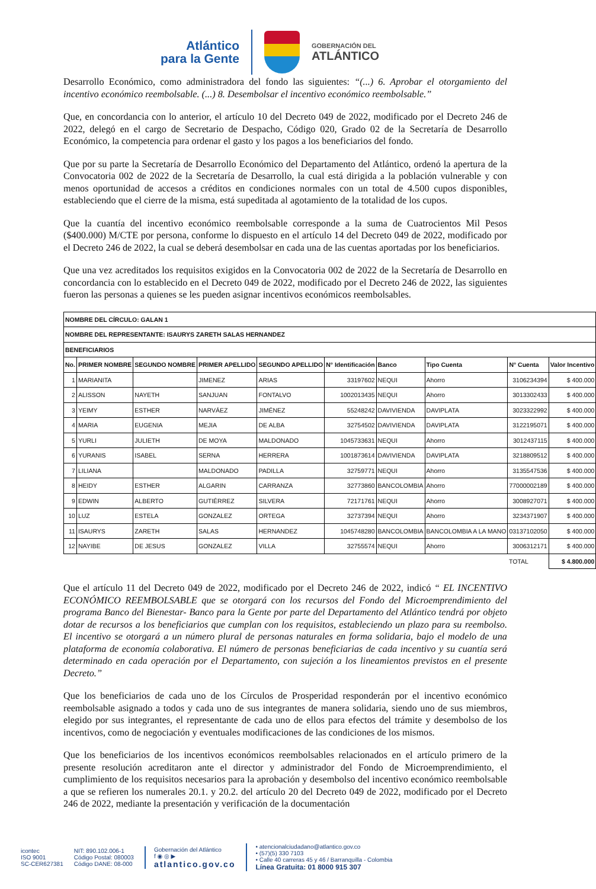Atlántico
para la Gente
GOBERNACIÓN DEL
ATLÁNTICO
Desarrollo Económico, como administradora del fondo las siguientes: “(...) 6. Aprobar el otorgamiento del incentivo económico reembolsable. (...) 8. Desembolsar el incentivo económico reembolsable.”
Que, en concordancia con lo anterior, el artículo 10 del Decreto 049 de 2022, modificado por el Decreto 246 de 2022, delegó en el cargo de Secretario de Despacho, Código 020, Grado 02 de la Secretaría de Desarrollo Económico, la competencia para ordenar el gasto y los pagos a los beneficiarios del fondo.
Que por su parte la Secretaría de Desarrollo Económico del Departamento del Atlántico, ordenó la apertura de la Convocatoria 002 de 2022 de la Secretaría de Desarrollo, la cual está dirigida a la población vulnerable y con menos oportunidad de accesos a créditos en condiciones normales con un total de 4.500 cupos disponibles, estableciendo que el cierre de la misma, está supeditada al agotamiento de la totalidad de los cupos.
Que la cuantía del incentivo económico reembolsable corresponde a la suma de Cuatrocientos Mil Pesos ($400.000) M/CTE por persona, conforme lo dispuesto en el artículo 14 del Decreto 049 de 2022, modificado por el Decreto 246 de 2022, la cual se deberá desembolsar en cada una de las cuentas aportadas por los beneficiarios.
Que una vez acreditados los requisitos exigidos en la Convocatoria 002 de 2022 de la Secretaría de Desarrollo en concordancia con lo establecido en el Decreto 049 de 2022, modificado por el Decreto 246 de 2022, las siguientes fueron las personas a quienes se les pueden asignar incentivos económicos reembolsables.
| NOMBRE DEL CÍRCULO: GALAN 1 | | | | | | | | | |
| --- | --- | --- | --- | --- | --- | --- | --- | --- | --- |
| NOMBRE DEL REPRESENTANTE: ISAURYS ZARETH SALAS HERNANDEZ | | | | | | | | | |
| BENEFICIARIOS | | | | | | | | | |
| No. | PRIMER NOMBRE | SEGUNDO NOMBRE | PRIMER APELLIDO | SEGUNDO APELLIDO | N° Identificación | Banco | Tipo Cuenta | N° Cuenta | Valor Incentivo |
| 1 | MARIANITA | | JIMENEZ | ARIAS | 33197602 | NEQUI | Ahorro | 3106234394 | $ 400.000 |
| 2 | ALISSON | NAYETH | SANJUAN | FONTALVO | 1002013435 | NEQUI | Ahorro | 3013302433 | $ 400.000 |
| 3 | YEIMY | ESTHER | NARVÁEZ | JIMÉNEZ | 55248242 | DAVIVIENDA | DAVIPLATA | 3023322992 | $ 400.000 |
| 4 | MARIA | EUGENIA | MEJIA | DE ALBA | 32754502 | DAVIVIENDA | DAVIPLATA | 3122195071 | $ 400.000 |
| 5 | YURLI | JULIETH | DE MOYA | MALDONADO | 1045733631 | NEQUI | Ahorro | 3012437115 | $ 400.000 |
| 6 | YURANIS | ISABEL | SERNA | HERRERA | 1001873614 | DAVIVIENDA | DAVIPLATA | 3218809512 | $ 400.000 |
| 7 | LILIANA | | MALDONADO | PADILLA | 32759771 | NEQUI | Ahorro | 3135547536 | $ 400.000 |
| 8 | HEIDY | ESTHER | ALGARIN | CARRANZA | 32773860 | BANCOLOMBIA | Ahorro | 77000002189 | $ 400.000 |
| 9 | EDWIN | ALBERTO | GUTIÉRREZ | SILVERA | 72171761 | NEQUI | Ahorro | 3008927071 | $ 400.000 |
| 10 | LUZ | ESTELA | GONZALEZ | ORTEGA | 32737394 | NEQUI | Ahorro | 3234371907 | $ 400.000 |
| 11 | ISAURYS | ZARETH | SALAS | HERNANDEZ | 1045748280 | BANCOLOMBIA | BANCOLOMBIA A LA MANO | 03137102050 | $ 400.000 |
| 12 | NAYIBE | DE JESUS | GONZALEZ | VILLA | 32755574 | NEQUI | Ahorro | 3006312171 | $ 400.000 |
| | | | | | | | | TOTAL | $ 4.800.000 |
Que el artículo 11 del Decreto 049 de 2022, modificado por el Decreto 246 de 2022, indicó “ EL INCENTIVO ECONÓMICO REEMBOLSABLE que se otorgará con los recursos del Fondo del Microemprendimiento del programa Banco del Bienestar- Banco para la Gente por parte del Departamento del Atlántico tendrá por objeto dotar de recursos a los beneficiarios que cumplan con los requisitos, estableciendo un plazo para su reembolso. El incentivo se otorgará a un número plural de personas naturales en forma solidaria, bajo el modelo de una plataforma de economía colaborativa. El número de personas beneficiarias de cada incentivo y su cuantía será determinado en cada operación por el Departamento, con sujeción a los lineamientos previstos en el presente Decreto.”
Que los beneficiarios de cada uno de los Círculos de Prosperidad responderán por el incentivo económico reembolsable asignado a todos y cada uno de sus integrantes de manera solidaria, siendo uno de sus miembros, elegido por sus integrantes, el representante de cada uno de ellos para efectos del trámite y desembolso de los incentivos, como de negociación y eventuales modificaciones de las condiciones de los mismos.
Que los beneficiarios de los incentivos económicos reembolsables relacionados en el artículo primero de la presente resolución acreditaron ante el director y administrador del Fondo de Microemprendimiento, el cumplimiento de los requisitos necesarios para la aprobación y desembolso del incentivo económico reembolsable a que se refieren los numerales 20.1. y 20.2. del artículo 20 del Decreto 049 de 2022, modificado por el Decreto 246 de 2022, mediante la presentación y verificación de la documentación
icontec
ISO 9001
SC-CER627381
NIT: 890.102.006-1
Código Postal: 080003
Código DANE: 08-000
Gobernación del Atlántico
f ◉ ◎ ▶
atlantico.gov.co
• atencionalciudadano@atlantico.gov.co
• (57)(5) 330 7103
• Calle 40 carreras 45 y 46 / Barranquilla - Colombia
Línea Gratuita: 01 8000 915 307